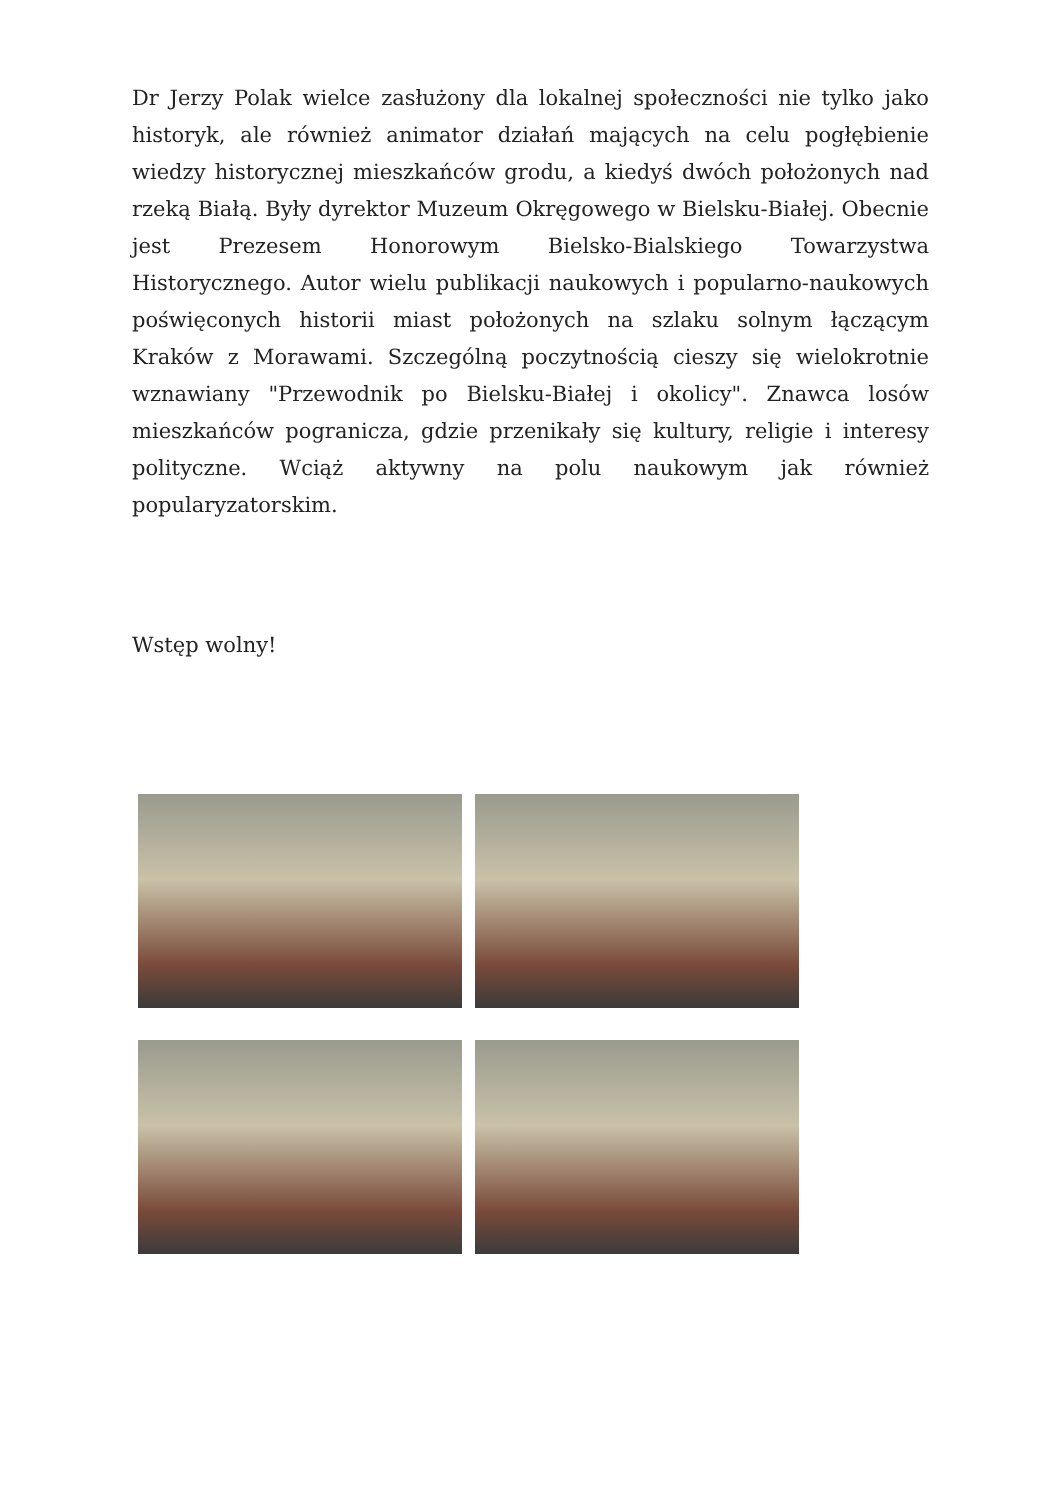Dr Jerzy Polak wielce zasłużony dla lokalnej społeczności nie tylko jako historyk, ale również animator działań mających na celu pogłębienie wiedzy historycznej mieszkańców grodu, a kiedyś dwóch położonych nad rzeką Białą. Były dyrektor Muzeum Okręgowego w Bielsku-Białej. Obecnie jest Prezesem Honorowym Bielsko-Bialskiego Towarzystwa Historycznego. Autor wielu publikacji naukowych i popularno-naukowych poświęconych historii miast położonych na szlaku solnym łączącym Kraków z Morawami. Szczególną poczytnością cieszy się wielokrotnie wznawiany "Przewodnik po Bielsku-Białej i okolicy". Znawca losów mieszkańców pogranicza, gdzie przenikały się kultury, religie i interesy polityczne. Wciąż aktywny na polu naukowym jak również popularyzatorskim.
Wstęp wolny!